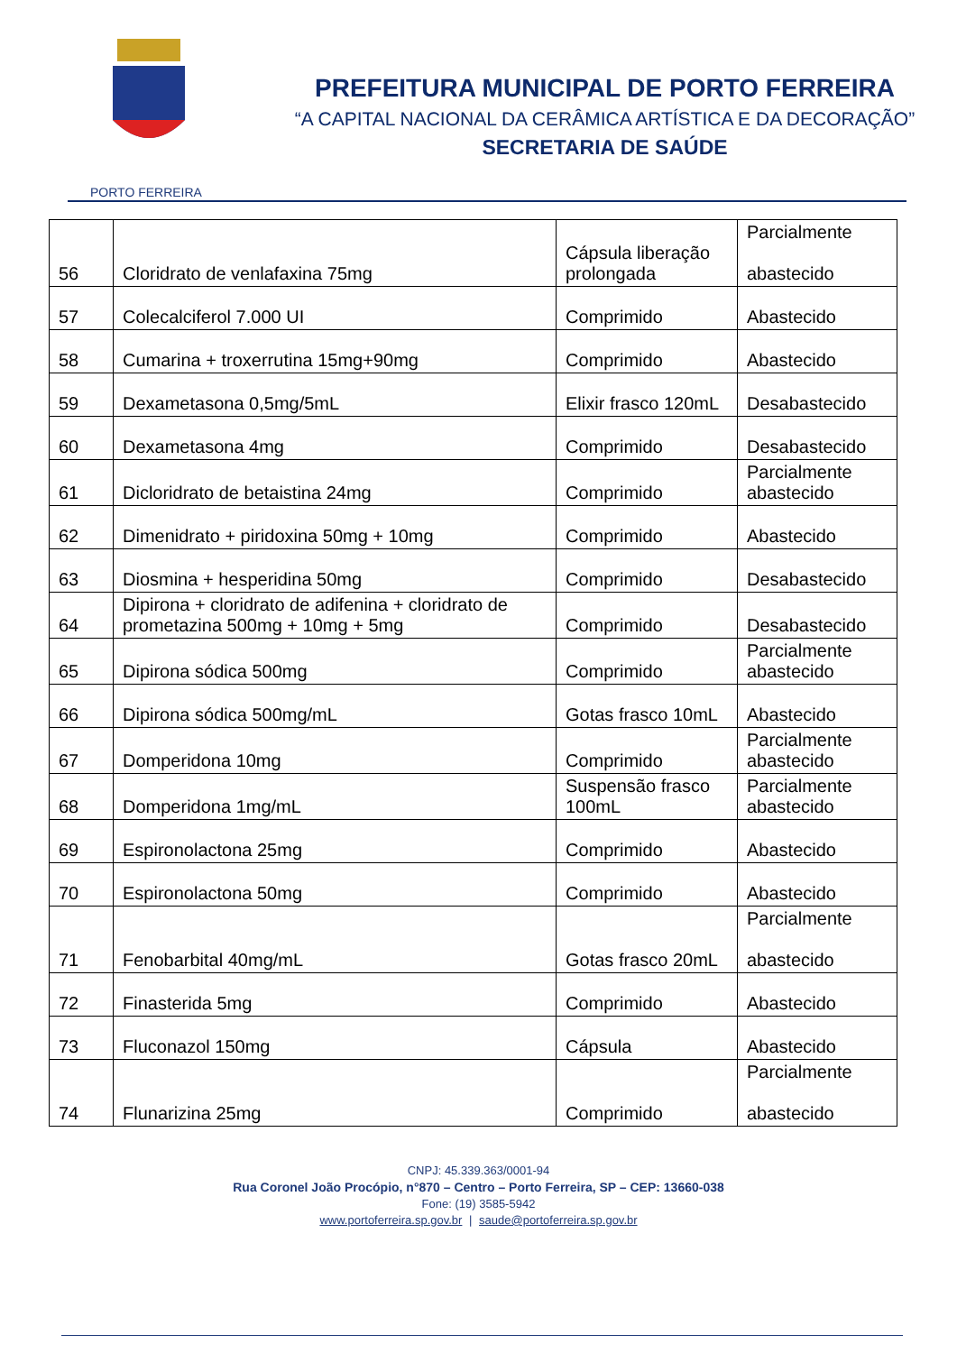PORTO FERREIRA
PREFEITURA MUNICIPAL DE PORTO FERREIRA
“A CAPITAL NACIONAL DA CERÂMICA ARTÍSTICA E DA DECORAÇÃO”
SECRETARIA DE SAÚDE
| 56 | Cloridrato de venlafaxina 75mg | Cápsula liberação prolongada | Parcialmente abastecido |
| 57 | Colecalciferol 7.000 UI | Comprimido | Abastecido |
| 58 | Cumarina + troxerrutina 15mg+90mg | Comprimido | Abastecido |
| 59 | Dexametasona 0,5mg/5mL | Elixir frasco 120mL | Desabastecido |
| 60 | Dexametasona 4mg | Comprimido | Desabastecido |
| 61 | Dicloridrato de betaistina 24mg | Comprimido | Parcialmente abastecido |
| 62 | Dimenidrato + piridoxina 50mg + 10mg | Comprimido | Abastecido |
| 63 | Diosmina + hesperidina 50mg | Comprimido | Desabastecido |
| 64 | Dipirona + cloridrato de adifenina + cloridrato de prometazina 500mg + 10mg + 5mg | Comprimido | Desabastecido |
| 65 | Dipirona sódica 500mg | Comprimido | Parcialmente abastecido |
| 66 | Dipirona sódica 500mg/mL | Gotas frasco 10mL | Abastecido |
| 67 | Domperidona 10mg | Comprimido | Parcialmente abastecido |
| 68 | Domperidona 1mg/mL | Suspensão frasco 100mL | Parcialmente abastecido |
| 69 | Espironolactona 25mg | Comprimido | Abastecido |
| 70 | Espironolactona 50mg | Comprimido | Abastecido |
| 71 | Fenobarbital 40mg/mL | Gotas frasco 20mL | Parcialmente abastecido |
| 72 | Finasterida 5mg | Comprimido | Abastecido |
| 73 | Fluconazol 150mg | Cápsula | Abastecido |
| 74 | Flunarizina 25mg | Comprimido | Parcialmente abastecido |
CNPJ: 45.339.363/0001-94
Rua Coronel João Procópio, n°870 – Centro – Porto Ferreira, SP – CEP: 13660-038
Fone: (19) 3585-5942
www.portoferreira.sp.gov.br | saude@portoferreira.sp.gov.br